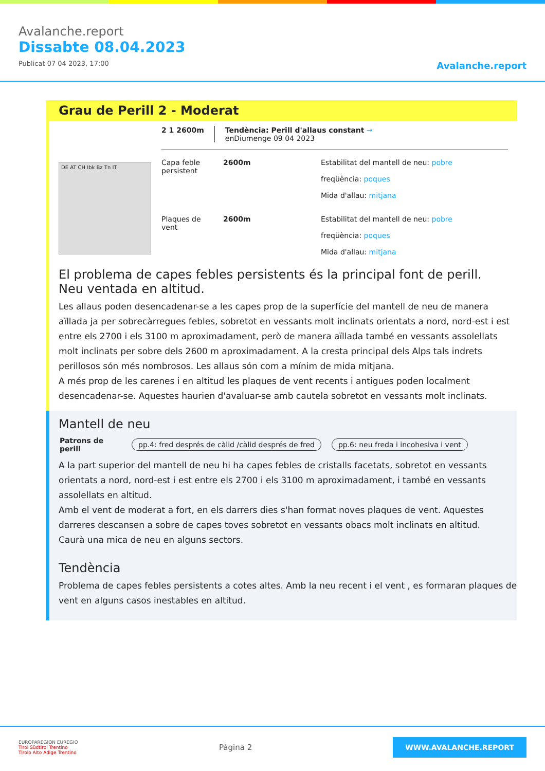Avalanche.report
Dissabte 08.04.2023
Publicat 07 04 2023, 17:00
Avalanche.report
Grau de Perill 2 - Moderat
DE AT CH Ibk Bz Tn IT
2 1 2600m Tendència: Perill d'allaus constant →
enDiumenge 09 04 2023
Capa feble persistent
2600m Estabilitat del mantell de neu: pobre
freqüència: poques
Mida d'allau: mitjana
Plaques de vent
2600m Estabilitat del mantell de neu: pobre
freqüència: poques
Mida d'allau: mitjana
El problema de capes febles persistents és la principal font de perill. Neu ventada en altitud.
Les allaus poden desencadenar-se a les capes prop de la superfície del mantell de neu de manera aïllada ja per sobrecàrregues febles, sobretot en vessants molt inclinats orientats a nord, nord-est i est entre els 2700 i els 3100 m aproximadament, però de manera aïllada també en vessants assolellats molt inclinats per sobre dels 2600 m aproximadament. A la cresta principal dels Alps tals indrets perillosos són més nombrosos. Les allaus són com a mínim de mida mitjana.
A més prop de les carenes i en altitud les plaques de vent recents i antigues poden localment desencadenar-se. Aquestes haurien d'avaluar-se amb cautela sobretot en vessants molt inclinats.
Mantell de neu
Patrons de perill pp.4: fred després de càlid /càlid després de fred pp.6: neu freda i incohesiva i vent
A la part superior del mantell de neu hi ha capes febles de cristalls facetats, sobretot en vessants orientats a nord, nord-est i est entre els 2700 i els 3100 m aproximadament, i també en vessants assolellats en altitud.
Amb el vent de moderat a fort, en els darrers dies s'han format noves plaques de vent. Aquestes darreres descansen a sobre de capes toves sobretot en vessants obacs molt inclinats en altitud.
Caurà una mica de neu en alguns sectors.
Tendència
Problema de capes febles persistents a cotes altes. Amb la neu recent i el vent , es formaran plaques de vent en alguns casos inestables en altitud.
EUROPAREGION EUREGIO
Tirol Südtirol Trentino
Tirolo Alto Adige Trentino
Pàgina 2
WWW.AVALANCHE.REPORT